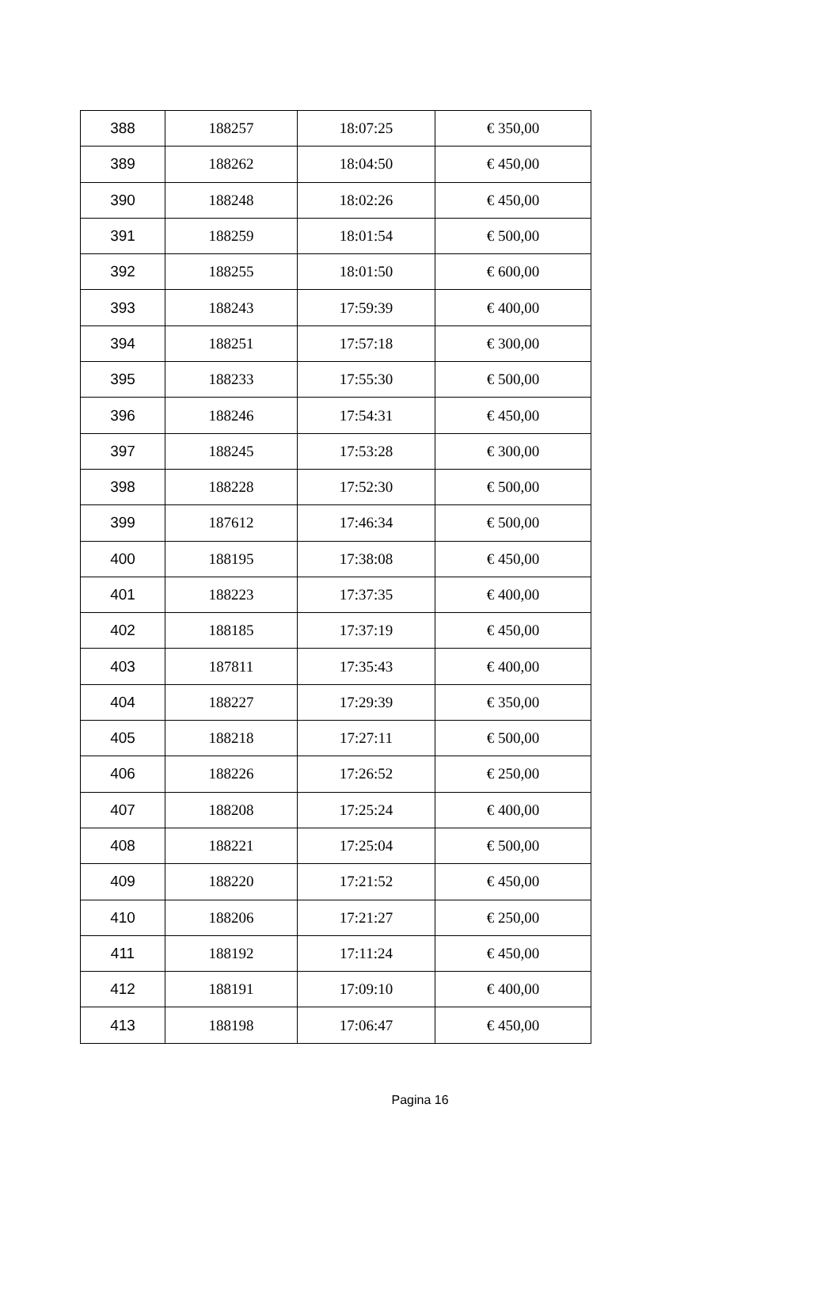| 388 | 188257 | 18:07:25 | € 350,00 |
| 389 | 188262 | 18:04:50 | € 450,00 |
| 390 | 188248 | 18:02:26 | € 450,00 |
| 391 | 188259 | 18:01:54 | € 500,00 |
| 392 | 188255 | 18:01:50 | € 600,00 |
| 393 | 188243 | 17:59:39 | € 400,00 |
| 394 | 188251 | 17:57:18 | € 300,00 |
| 395 | 188233 | 17:55:30 | € 500,00 |
| 396 | 188246 | 17:54:31 | € 450,00 |
| 397 | 188245 | 17:53:28 | € 300,00 |
| 398 | 188228 | 17:52:30 | € 500,00 |
| 399 | 187612 | 17:46:34 | € 500,00 |
| 400 | 188195 | 17:38:08 | € 450,00 |
| 401 | 188223 | 17:37:35 | € 400,00 |
| 402 | 188185 | 17:37:19 | € 450,00 |
| 403 | 187811 | 17:35:43 | € 400,00 |
| 404 | 188227 | 17:29:39 | € 350,00 |
| 405 | 188218 | 17:27:11 | € 500,00 |
| 406 | 188226 | 17:26:52 | € 250,00 |
| 407 | 188208 | 17:25:24 | € 400,00 |
| 408 | 188221 | 17:25:04 | € 500,00 |
| 409 | 188220 | 17:21:52 | € 450,00 |
| 410 | 188206 | 17:21:27 | € 250,00 |
| 411 | 188192 | 17:11:24 | € 450,00 |
| 412 | 188191 | 17:09:10 | € 400,00 |
| 413 | 188198 | 17:06:47 | € 450,00 |
Pagina 16